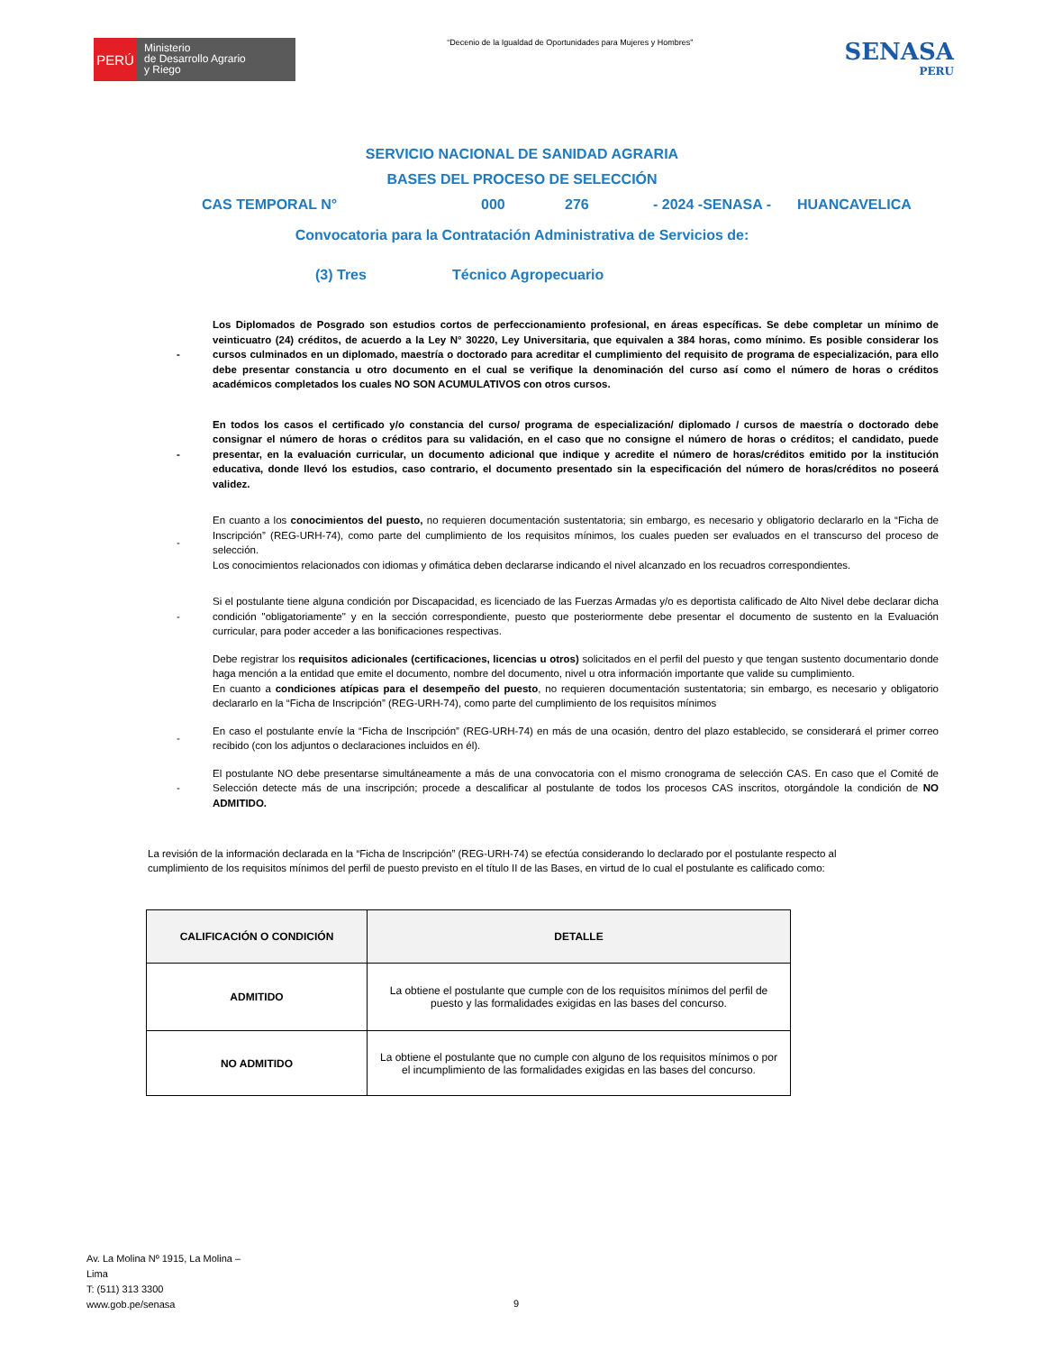PERÚ
Ministerio
de Desarrollo Agrario
y Riego
“Decenio de la Igualdad de Oportunidades para Mujeres y Hombres”
SENASA
PERU
SERVICIO NACIONAL DE SANIDAD AGRARIA
BASES DEL PROCESO DE SELECCIÓN
CAS TEMPORAL N° 000 276 - 2024 -SENASA - HUANCAVELICA
Convocatoria para la Contratación Administrativa de Servicios de:
(3) Tres Técnico Agropecuario
- Los Diplomados de Posgrado son estudios cortos de perfeccionamiento profesional, en áreas específicas. Se debe completar un mínimo de veinticuatro (24) créditos, de acuerdo a la Ley N° 30220, Ley Universitaria, que equivalen a 384 horas, como mínimo. Es posible considerar los cursos culminados en un diplomado, maestría o doctorado para acreditar el cumplimiento del requisito de programa de especialización, para ello debe presentar constancia u otro documento en el cual se verifique la denominación del curso así como el número de horas o créditos académicos completados los cuales NO SON ACUMULATIVOS con otros cursos.
- En todos los casos el certificado y/o constancia del curso/ programa de especialización/ diplomado / cursos de maestría o doctorado debe consignar el número de horas o créditos para su validación, en el caso que no consigne el número de horas o créditos; el candidato, puede presentar, en la evaluación curricular, un documento adicional que indique y acredite el número de horas/créditos emitido por la institución educativa, donde llevó los estudios, caso contrario, el documento presentado sin la especificación del número de horas/créditos no poseerá validez.
- En cuanto a los conocimientos del puesto, no requieren documentación sustentatoria; sin embargo, es necesario y obligatorio declararlo en la “Ficha de Inscripción” (REG-URH-74), como parte del cumplimiento de los requisitos mínimos, los cuales pueden ser evaluados en el transcurso del proceso de selección.
Los conocimientos relacionados con idiomas y ofimática deben declararse indicando el nivel alcanzado en los recuadros correspondientes.
- Si el postulante tiene alguna condición por Discapacidad, es licenciado de las Fuerzas Armadas y/o es deportista calificado de Alto Nivel debe declarar dicha condición "obligatoriamente" y en la sección correspondiente, puesto que posteriormente debe presentar el documento de sustento en la Evaluación curricular, para poder acceder a las bonificaciones respectivas.
Debe registrar los requisitos adicionales (certificaciones, licencias u otros) solicitados en el perfil del puesto y que tengan sustento documentario donde haga mención a la entidad que emite el documento, nombre del documento, nivel u otra información importante que valide su cumplimiento.
En cuanto a condiciones atípicas para el desempeño del puesto, no requieren documentación sustentatoria; sin embargo, es necesario y obligatorio declararlo en la “Ficha de Inscripción” (REG-URH-74), como parte del cumplimiento de los requisitos mínimos
- En caso el postulante envíe la “Ficha de Inscripción” (REG-URH-74) en más de una ocasión, dentro del plazo establecido, se considerará el primer correo recibido (con los adjuntos o declaraciones incluidos en él).
- El postulante NO debe presentarse simultáneamente a más de una convocatoria con el mismo cronograma de selección CAS. En caso que el Comité de Selección detecte más de una inscripción; procede a descalificar al postulante de todos los procesos CAS inscritos, otorgándole la condición de NO ADMITIDO.
La revisión de la información declarada en la “Ficha de Inscripción” (REG-URH-74) se efectúa considerando lo declarado por el postulante respecto al cumplimiento de los requisitos mínimos del perfil de puesto previsto en el título II de las Bases, en virtud de lo cual el postulante es calificado como:
| CALIFICACIÓN O CONDICIÓN | DETALLE |
| --- | --- |
| ADMITIDO | La obtiene el postulante que cumple con de los requisitos mínimos del perfil de puesto y las formalidades exigidas en las bases del concurso. |
| NO ADMITIDO | La obtiene el postulante que no cumple con alguno de los requisitos mínimos o por el incumplimiento de las formalidades exigidas en las bases del concurso. |
Av. La Molina Nº 1915, La Molina –
Lima
T: (511) 313 3300
www.gob.pe/senasa
9